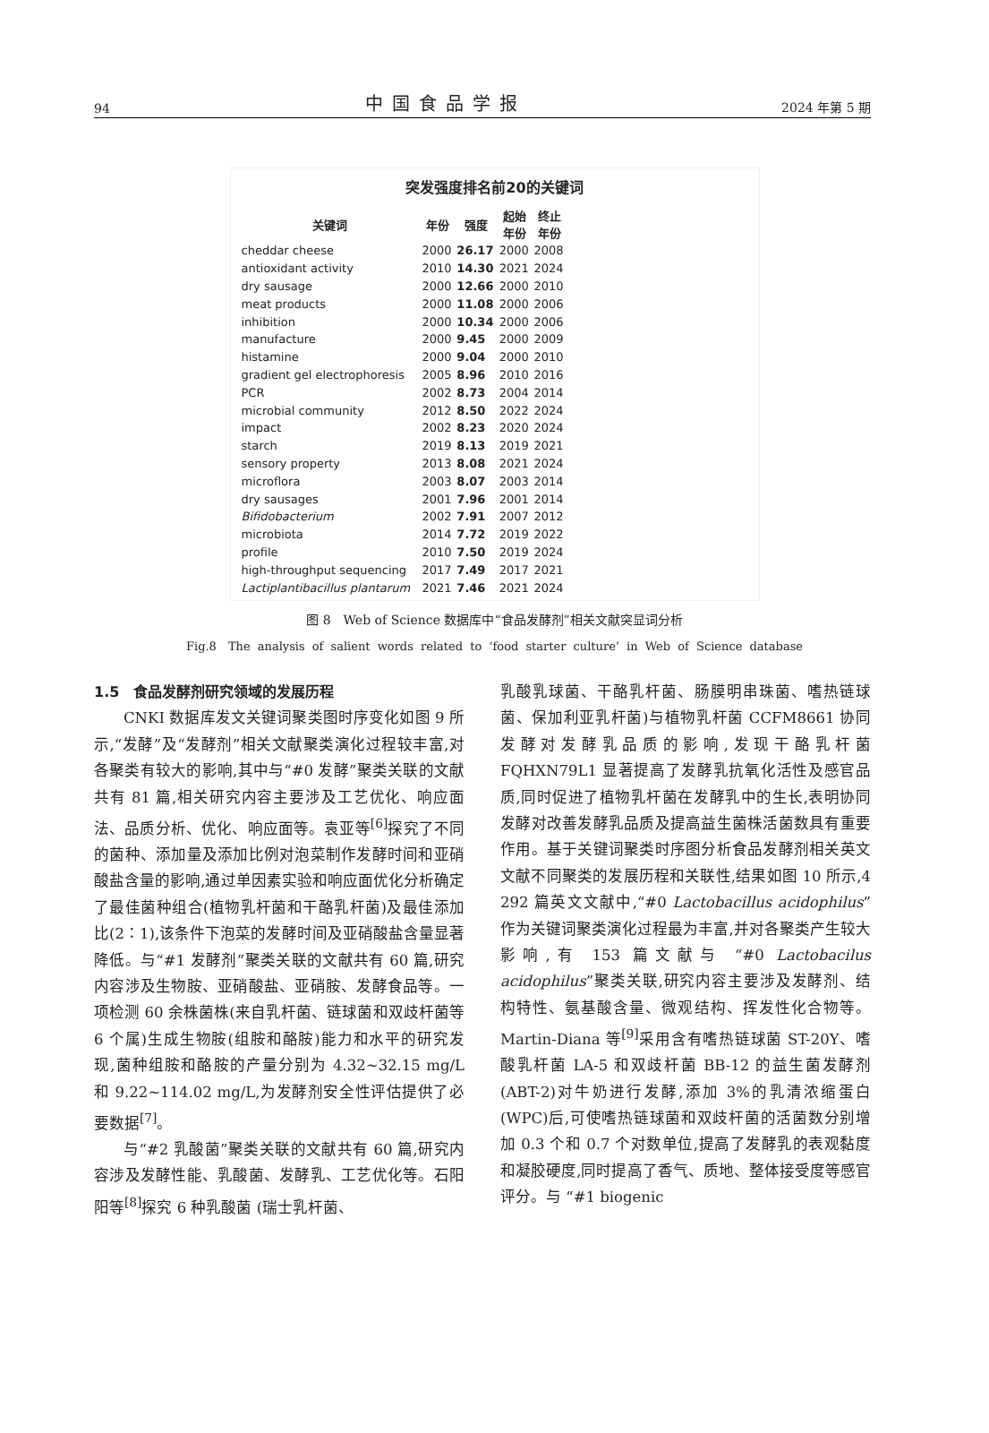94 中国食品学报 2024 年第 5 期
突发强度排名前20的关键词
| 关键词 | 年份 | 强度 | 起始 年份 | 终止 年份 | |
| --- | --- | --- | --- | --- | --- |
| cheddar cheese | 2000 | 26.17 | 2000 | 2008 | |
| antioxidant activity | 2010 | 14.30 | 2021 | 2024 | |
| dry sausage | 2000 | 12.66 | 2000 | 2010 | |
| meat products | 2000 | 11.08 | 2000 | 2006 | |
| inhibition | 2000 | 10.34 | 2000 | 2006 | |
| manufacture | 2000 | 9.45 | 2000 | 2009 | |
| histamine | 2000 | 9.04 | 2000 | 2010 | |
| gradient gel electrophoresis | 2005 | 8.96 | 2010 | 2016 | |
| PCR | 2002 | 8.73 | 2004 | 2014 | |
| microbial community | 2012 | 8.50 | 2022 | 2024 | |
| impact | 2002 | 8.23 | 2020 | 2024 | |
| starch | 2019 | 8.13 | 2019 | 2021 | |
| sensory property | 2013 | 8.08 | 2021 | 2024 | |
| microflora | 2003 | 8.07 | 2003 | 2014 | |
| dry sausages | 2001 | 7.96 | 2001 | 2014 | |
| Bifidobacterium | 2002 | 7.91 | 2007 | 2012 | |
| microbiota | 2014 | 7.72 | 2019 | 2022 | |
| profile | 2010 | 7.50 | 2019 | 2024 | |
| high-throughput sequencing | 2017 | 7.49 | 2017 | 2021 | |
| Lactiplantibacillus plantarum | 2021 | 7.46 | 2021 | 2024 | |
图 8　Web of Science 数据库中“食品发酵剂”相关文献突显词分析
Fig.8　The analysis of salient words related to ‘food starter culture’ in Web of Science database
1.5　食品发酵剂研究领域的发展历程
CNKI 数据库发文关键词聚类图时序变化如图 9 所示,“发酵”及“发酵剂”相关文献聚类演化过程较丰富,对各聚类有较大的影响,其中与“#0 发酵”聚类关联的文献共有 81 篇,相关研究内容主要涉及工艺优化、响应面法、品质分析、优化、响应面等。袁亚等<sup>[6]</sup>探究了不同的菌种、添加量及添加比例对泡菜制作发酵时间和亚硝酸盐含量的影响,通过单因素实验和响应面优化分析确定了最佳菌种组合(植物乳杆菌和干酪乳杆菌)及最佳添加比(2∶1),该条件下泡菜的发酵时间及亚硝酸盐含量显著降低。与“#1 发酵剂”聚类关联的文献共有 60 篇,研究内容涉及生物胺、亚硝酸盐、亚硝胺、发酵食品等。一项检测 60 余株菌株(来自乳杆菌、链球菌和双歧杆菌等 6 个属)生成生物胺(组胺和酪胺)能力和水平的研究发现,菌种组胺和酪胺的产量分别为 4.32~32.15 mg/L 和 9.22~114.02 mg/L,为发酵剂安全性评估提供了必要数据<sup>[7]</sup>。
与“#2 乳酸菌”聚类关联的文献共有 60 篇,研究内容涉及发酵性能、乳酸菌、发酵乳、工艺优化等。石阳阳等<sup>[8]</sup>探究 6 种乳酸菌 (瑞士乳杆菌、
乳酸乳球菌、干酪乳杆菌、肠膜明串珠菌、嗜热链球菌、保加利亚乳杆菌)与植物乳杆菌 CCFM8661 协同发酵对发酵乳品质的影响,发现干酪乳杆菌 FQHXN79L1 显著提高了发酵乳抗氧化活性及感官品质,同时促进了植物乳杆菌在发酵乳中的生长,表明协同发酵对改善发酵乳品质及提高益生菌株活菌数具有重要作用。基于关键词聚类时序图分析食品发酵剂相关英文文献不同聚类的发展历程和关联性,结果如图 10 所示,4 292 篇英文文献中,“#0 Lactobacillus acidophilus” 作为关键词聚类演化过程最为丰富,并对各聚类产生较大影响,有 153 篇文献与 “#0 Lactobacilus acidophilus”聚类关联,研究内容主要涉及发酵剂、结构特性、氨基酸含量、微观结构、挥发性化合物等。Martin-Diana 等<sup>[9]</sup>采用含有嗜热链球菌 ST-20Y、嗜酸乳杆菌 LA-5 和双歧杆菌 BB-12 的益生菌发酵剂(ABT-2)对牛奶进行发酵,添加 3%的乳清浓缩蛋白(WPC)后,可使嗜热链球菌和双歧杆菌的活菌数分别增加 0.3 个和 0.7 个对数单位,提高了发酵乳的表观黏度和凝胶硬度,同时提高了香气、质地、整体接受度等感官评分。与 “#1 biogenic